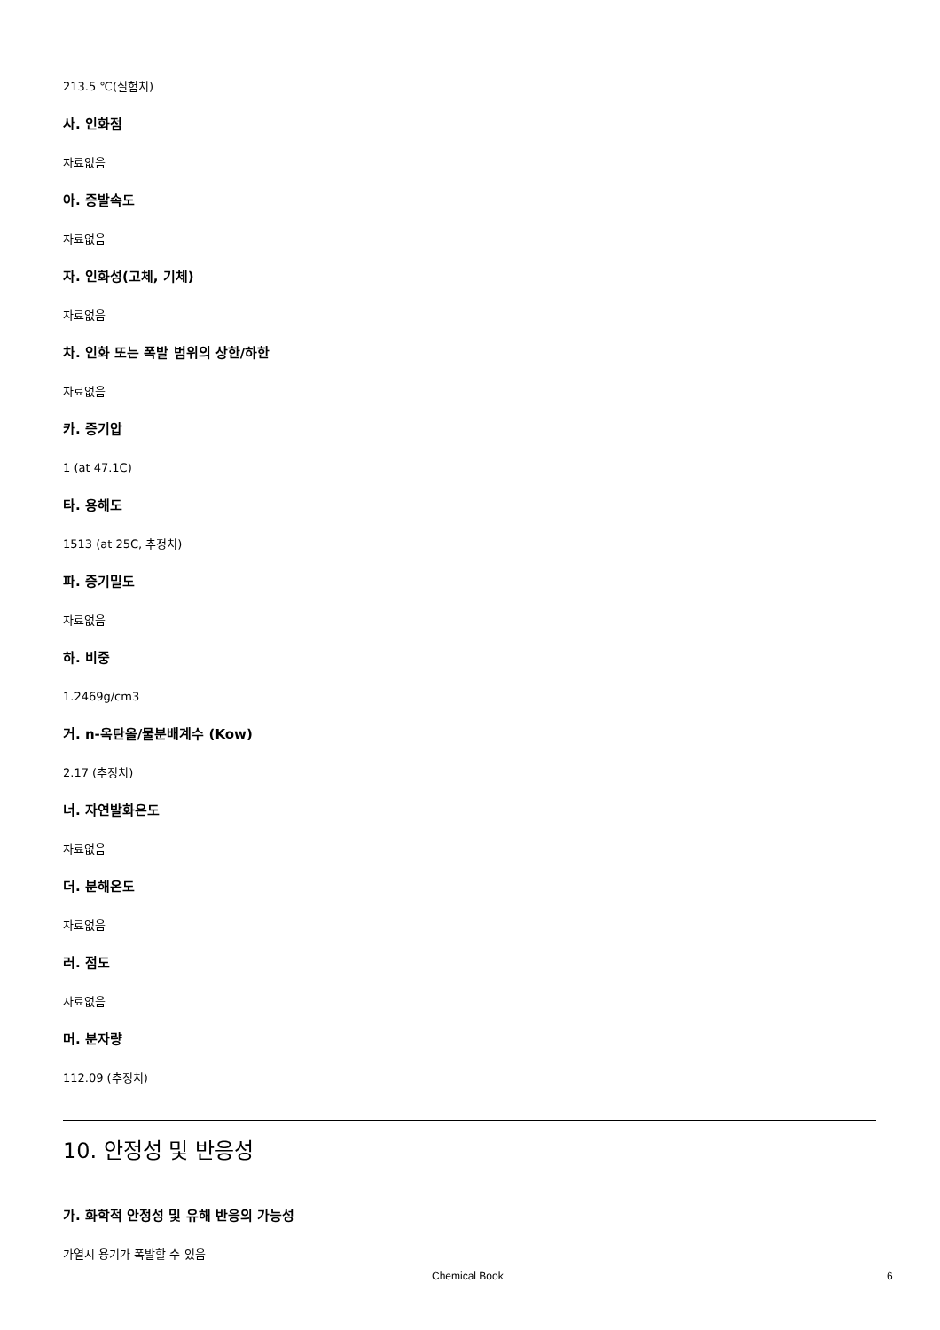213.5 ℃(실험치)
사. 인화점
자료없음
아. 증발속도
자료없음
자. 인화성(고체, 기체)
자료없음
차. 인화 또는 폭발 범위의 상한/하한
자료없음
카. 증기압
1 (at 47.1C)
타. 용해도
1513 (at 25C, 추정치)
파. 증기밀도
자료없음
하. 비중
1.2469g/cm3
거. n-옥탄올/물분배계수 (Kow)
2.17 (추정치)
너. 자연발화온도
자료없음
더. 분해온도
자료없음
러. 점도
자료없음
머. 분자량
112.09 (추정치)
10. 안정성 및 반응성
가. 화학적 안정성 및 유해 반응의 가능성
가열시 용기가 폭발할 수 있음
Chemical Book 6